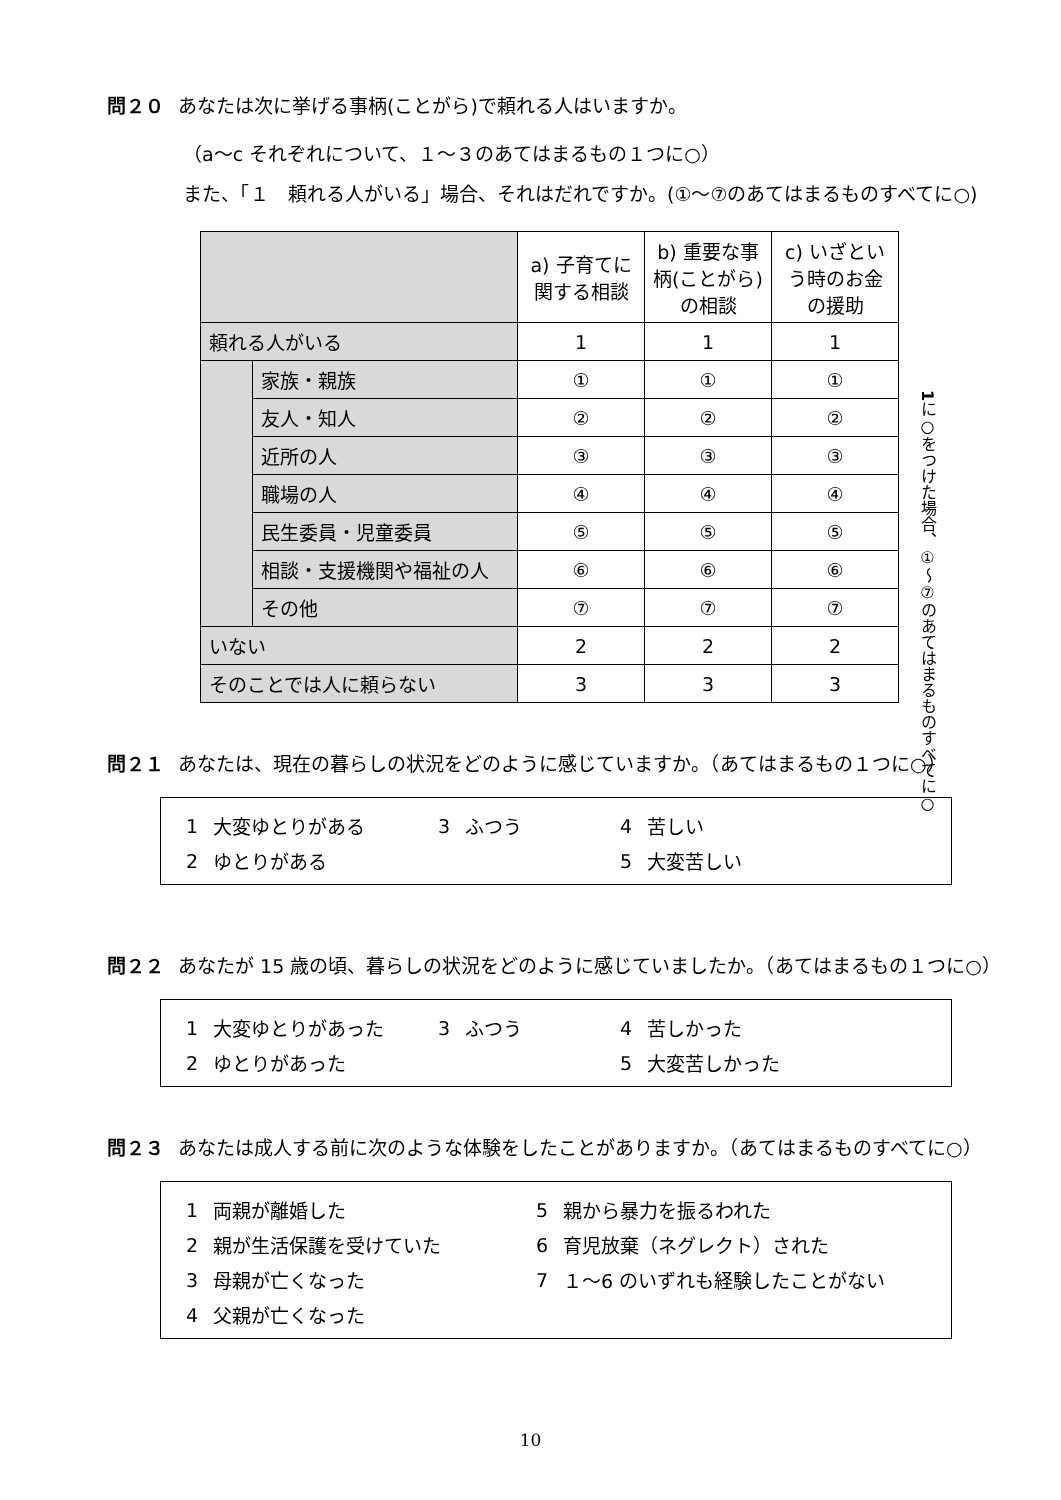問２０ あなたは次に挙げる事柄(ことがら)で頼れる人はいますか。
（a～c それぞれについて、１～３のあてはまるもの１つに○）
また、「１　頼れる人がいる」場合、それはだれですか。(①～⑦のあてはまるものすべてに○)
| | | a) 子育てに関する相談 | b) 重要な事柄(ことがら)の相談 | c) いざという時のお金の援助 |
| 頼れる人がいる | | 1 | 1 | 1 |
| | 家族・親族 | ① | ① | ① |
| | 友人・知人 | ② | ② | ② |
| | 近所の人 | ③ | ③ | ③ |
| | 職場の人 | ④ | ④ | ④ |
| | 民生委員・児童委員 | ⑤ | ⑤ | ⑤ |
| | 相談・支援機関や福祉の人 | ⑥ | ⑥ | ⑥ |
| | その他 | ⑦ | ⑦ | ⑦ |
| いない | | 2 | 2 | 2 |
| そのことでは人に頼らない | | 3 | 3 | 3 |
1に○をつけた場合、①～⑦のあてはまるものすべてに○
問２１ あなたは、現在の暮らしの状況をどのように感じていますか。（あてはまるもの１つに○）
1 大変ゆとりがある 3 ふつう 4 苦しい
2 ゆとりがある 5 大変苦しい
問２２ あなたが 15 歳の頃、暮らしの状況をどのように感じていましたか。（あてはまるもの１つに○）
1 大変ゆとりがあった 3 ふつう 4 苦しかった
2 ゆとりがあった 5 大変苦しかった
問２３ あなたは成人する前に次のような体験をしたことがありますか。（あてはまるものすべてに○）
1 両親が離婚した 5 親から暴力を振るわれた
2 親が生活保護を受けていた 6 育児放棄（ネグレクト）された
3 母親が亡くなった 7 １～6 のいずれも経験したことがない
4 父親が亡くなった
10